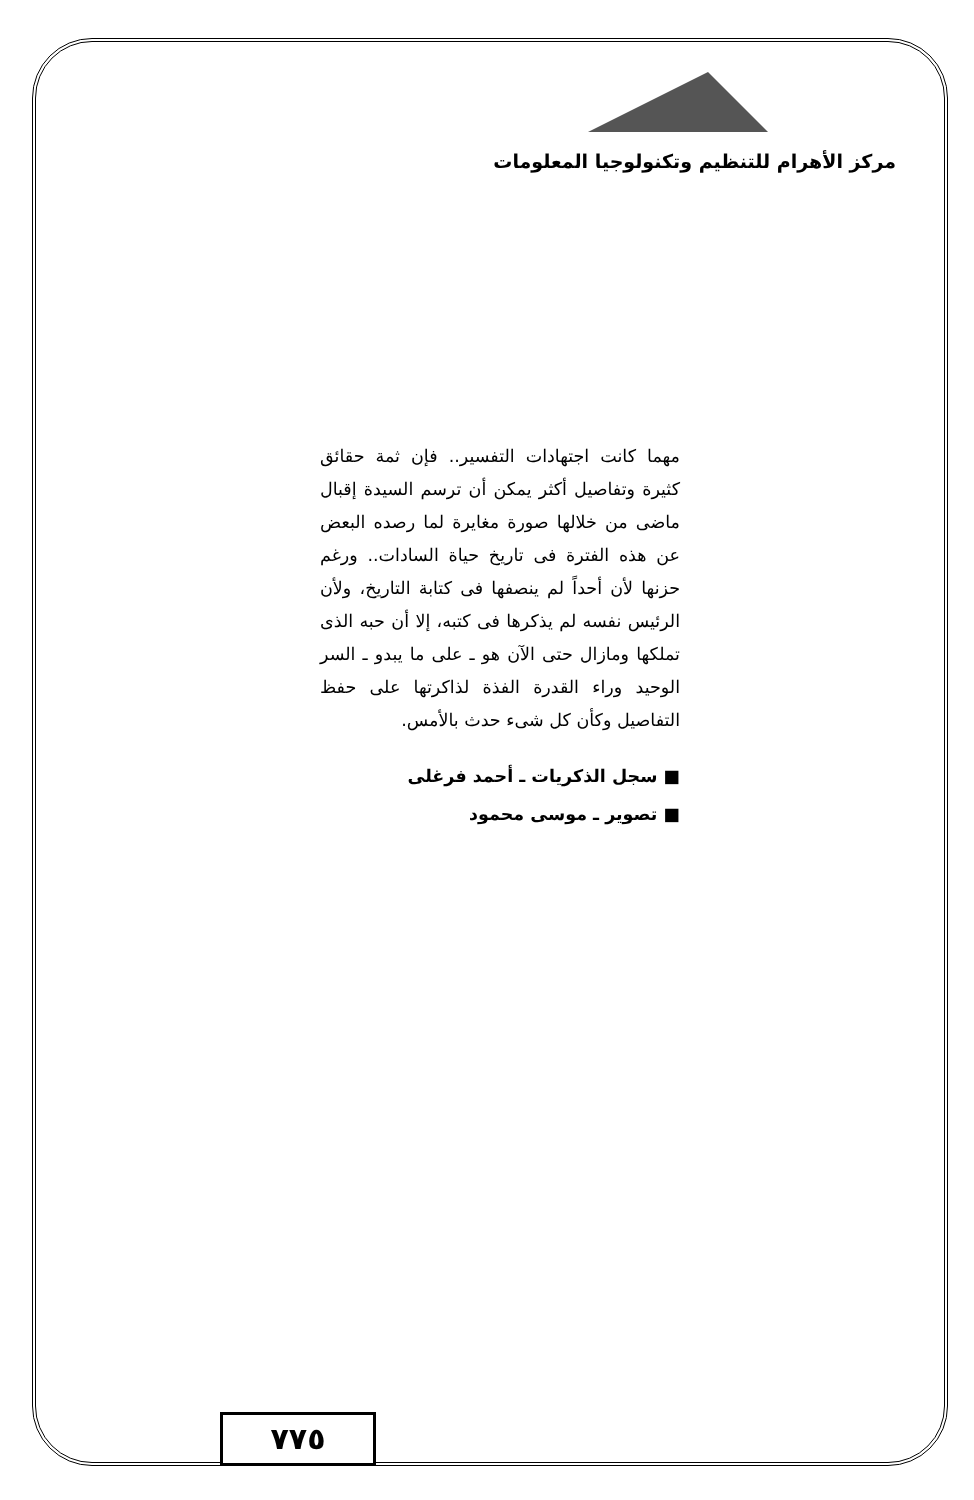مركز الأهرام للتنظيم وتكنولوجيا المعلومات
مهما كانت اجتهادات التفسير.. فإن ثمة حقائق كثيرة وتفاصيل أكثر يمكن أن ترسم السيدة إقبال ماضى من خلالها صورة مغايرة لما رصده البعض عن هذه الفترة فى تاريخ حياة السادات.. ورغم حزنها لأن أحداً لم ينصفها فى كتابة التاريخ، ولأن الرئيس نفسه لم يذكرها فى كتبه، إلا أن حبه الذى تملكها ومازال حتى الآن هو ـ على ما يبدو ـ السر الوحيد وراء القدرة الفذة لذاكرتها على حفظ التفاصيل وكأن كل شىء حدث بالأمس.
■ سجل الذكريات ـ أحمد فرغلى
■ تصوير ـ موسى محمود
٧٧٥